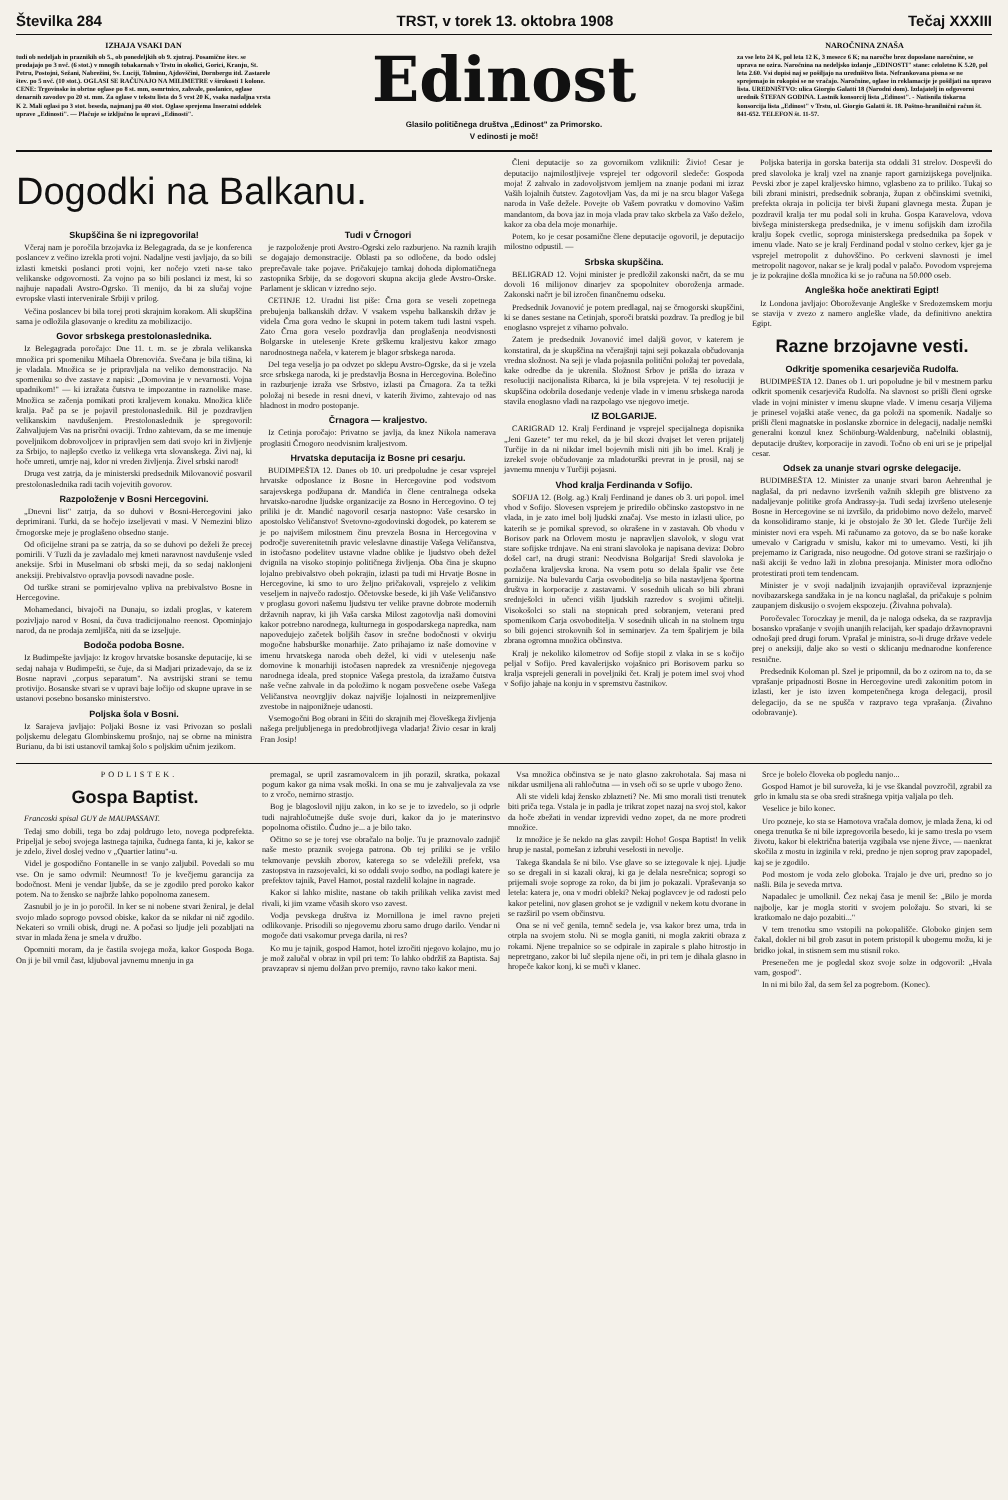Številka 284 TRST, v torek 13. oktobra 1908 Tečaj XXXIII
IZHAJA VSAKI DAN
tudi ob nedeljah in praznikih ob 5., ob ponedeljkih ob 9. zjutraj. Posamične štev. se prodajajo po 3 nvč. (6 stot.) v mnogih tobakarnah v Trstu in okolici, Gorici, Kranju, St. Petru, Postojni, Sežani, Nabrežini, Sv. Luciji, Tolminu, Ajdovščini, Dornbergu itd. Zastarele štev. po 5 nvč. (10 stot.). OGLASI SE RAČUNAJO NA MILIMETRE v širokosti 1 kolone. CENE: Trgovinske in obrtne oglase po 8 st. mm, osmrtnice, zahvale, poslanice, oglase denarnih zavodov po 20 st. mm. Za oglase v tekstu lista do 5 vrst 20 K, vsaka nadaljna vrsta K 2. Mali oglasi po 3 stot. beseda, najmanj pa 40 stot. Oglase sprejema Inseratni oddelek uprave „Edinosti". — Plačuje se izključno le upravi „Edinosti".
Edinost
Glasilo političnega društva „Edinost" za Primorsko.
V edinosti je moč!
NAROČNINA ZNAŠA
za vse leto 24 K, pol leta 12 K, 3 mesece 6 K; na naročbe brez doposlane naročnine, se uprava ne ozira. Naročnina na nedeljsko izdanje „EDINOSTI" stane: celoletno K 5.20, pol leta 2.60. Vsi dopisi naj se pošiljajo na uredništvo lista. Nefrankovana pisma se ne sprejemajo in rokopisi se ne vračajo. Naročnine, oglase in reklamacije je pošiljati na upravo lista. UREDNIŠTVO: ulica Giorgio Galatti 18 (Narodni dom). Izdajatelj in odgovorni urednik ŠTEFAN GODINA. Lastnik konsorcij lista „Edinost". - Natisnila tiskarna konsorcija lista „Edinost" v Trstu, ul. Giorgio Galatti št. 18. Poštno-hranilnični račun št. 841-652. TELEFON št. 11-57.
Dogodki na Balkanu.
Skupščina še ni izpregovorila!
Včeraj nam je poročila brzojavka iz Belegagrada, da se je konferenca poslancev z večino izrekla proti vojni. Nadaljne vesti javljajo, da so bili izlasti kmetski poslanci proti vojni, ker nočejo vzeti na-se tako velikanske odgovornosti. Za vojno pa so bili poslanci iz mest, ki so najhuje napadali Avstro-Ogrsko. Ti menijo, da bi za slučaj vojne evropske vlasti intervenirale Srbiji v prilog.
Večina poslancev bi bila torej proti skrajnim korakom. Ali skupščina sama je odložila glasovanje o kreditu za mobilizacijo.
Govor srbskega prestolonaslednika.
Iz Belegagrada poročajo: Dne 11. t. m. se je zbrala velikanska množica pri spomeniku Mihaela Obrenovića. Svečana je bila tišina, ki je vladala. Množica se je pripravljala na veliko demonstracijo. Na spomeniku so dve zastave z napisi: „Domovina je v nevarnosti. Vojna upadnikom!" — ki izražata čutstva te impozantne in raznolike mase. Množica se začenja pomikati proti kraljevem konaku. Množica kliče kralja. Pač pa se je pojavil prestolonaslednik. Bil je pozdravljen velikanskim navdušenjem. Prestolonaslednik je spregovoril: Zahvaljujem Vas na prisrčni ovaciji. Trdno zahtevam, da se me imenuje poveljnikom dobrovoljcev in pripravljen sem dati svojo kri in življenje za Srbijo, to najlepšo cvetko iz velikega vrta slovanskega. Živi naj, ki hoče umreti, umrje naj, kdor ni vreden življenja. Živel srbski narod!
Druga vest zatrja, da je ministerski predsednik Milovanović posvaril prestolonaslednika radi tacih vojevitih govorov.
Razpoloženje v Bosni Hercegovini.
„Dnevni list" zatrja, da so duhovi v Bosni-Hercegovini jako deprimirani. Turki, da se hočejo izseljevati v masi. V Nemezini blizo črnogorske meje je proglašeno obsedno stanje.
Od oficijelne strani pa se zatrja, da so se duhovi po deželi že precej pomirili. V Tuzli da je zavladalo mej kmeti naravnost navdušenje vsled aneksije. Srbi in Muselmani ob srbski meji, da so sedaj naklonjeni aneksiji. Prebivalstvo opravlja povsodi navadne posle.
Od turške strani se pomirjevalno vpliva na prebivalstvo Bosne in Hercegovine.
Mohamedanci, bivajoči na Dunaju, so izdali proglas, v katerem pozivljajo narod v Bosni, da čuva tradicijonalno reenost. Opominjajo narod, da ne prodaja zemljišča, niti da se izseljuje.
Bodoča podoba Bosne.
Iz Budimpešte javljajo: Iz krogov hrvatske bosanske deputacije, ki se sedaj nahaja v Budimpešti, se čuje, da si Madjari prizadevajo, da se iz Bosne napravi „corpus separatum". Na avstrijski strani se temu protivijo. Bosanske stvari se v upravi baje ločijo od skupne uprave in se ustanovi posebno bosansko ministerstvo.
Poljska šola v Bosni.
Iz Sarajeva javljajo: Poljaki Bosne iz vasi Privozan so poslali poljskemu delegatu Glombinskemu prošnjo, naj se obrne na ministra Burianu, da bi isti ustanovil tamkaj šolo s poljskim učnim jezikom.
Tudi v Črnogori
je razpoloženje proti Avstro-Ogrski zelo razburjeno. Na raznih krajih se dogajajo demonstracije. Oblasti pa so odločene, da bodo odslej preprečavale take pojave. Pričakujejo tamkaj dohoda diplomatičnega zastopnika Srbije, da se dogovori skupna akcija glede Avstro-Orske. Parlament je sklican v izredno sejo.
CETINJE 12. Uradni list piše: Črna gora se veseli zopetnega prebujenja balkanskih držav. V vsakem vspehu balkanskih držav je videla Črna gora vedno le skupni in potem takem tudi lastni vspeh. Zato Črna gora veselo pozdravlja dan proglašenja neodvisnosti Bolgarske in utelesenje Krete grškemu kraljestvu kakor zmago narodnostnega načela, v katerem je blagor srbskega naroda.
Del tega veselja jo pa odvzet po sklepu Avstro-Ogrske, da si je vzela srce srbskega naroda, ki je predstavlja Bosna in Hercegovina. Bolečino in razburjenje izraža vse Srbstvo, izlasti pa Črnagora. Za ta težki položaj ni besede in resni dnevi, v katerih živimo, zahtevajo od nas hladnost in modro postopanje.
Črnagora — kraljestvo.
Iz Cetinja poročajo: Privatno se javlja, da knez Nikola namerava proglasiti Črnogoro neodvisnim kraljestvom.
Hrvatska deputacija iz Bosne pri cesarju.
BUDIMPEŠTA 12. Danes ob 10. uri predpoludne je cesar vsprejel hrvatske odposlance iz Bosne in Hercegovine pod vodstvom sarajevskega podžupana dr. Mandića in člene centralnega odseka hrvatsko-narodne ljudske organizacije za Bosno in Hercegovino. O tej priliki je dr. Mandić nagovoril cesarja nastopno: Vaše cesarsko in apostolsko Veličanstvo! Svetovno-zgodovinski dogodek, po katerem se je po najvišem milostnem činu prevzela Bosna in Hercegovina v področje suverenitetnih pravic veleslavne dinastije Vašega Veličanstva, in istočasno podelitev ustavne vladne oblike je ljudstvo obeh dežel dvignila na visoko stopinjo političnega življenja. Oba činа je skupno lojalno prebivalstvo obeh pokrajin, izlasti pa tudi mi Hrvatje Bosne in Hercegovine, ki smo to uro željno pričakovali, vsprejelo z velikim veseljem in največo radostjo. Očetovske besede, ki jih Vaše Veličanstvo v proglasu govori našemu ljudstvu ter velike pravne dobrote modernih državnih naprav, ki jih Vaša carska Milost zagotovlja naši domovini kakor potrebno narodnega, kulturnega in gospodarskega napredka, nam napovedujejo začetek boljših časov in srečne bodočnosti v okvirju mogočne habsburške monarhije. Zato prihajamo iz naše domovine v imenu hrvatskega naroda obeh dežel, ki vidi v utelesenju naše domovine k monarhiji istočasen napredek za vresničenje njegovega narodnega ideala, pred stopnice Vašega prestola, da izražamo čutstva naše večne zahvale in da položimo k nogam posvečene osebe Vašega Veličanstva neovrgljiv dokaz najvišje lojalnosti in neizpremenljive zvestobe in najponižneje udanosti.
Vsemogočni Bog obrani in ščiti do skrajnih mej človeškega življenja našega preljubljenega in predobrotljivega vladarja! Živio cesar in kralj Fran Josip!
Členi deputacije so za govornikom vzliknili: Živio! Cesar je deputacijo najmilostljiveje vsprejel ter odgovoril sledeče: Gospoda moja! Z zahvalo in zadovoljstvom jemljem na znanje podani mi izraz Vaših lojalnih čutstev. Zagotovljam Vas, da mi je na srcu blagor Vašega naroda in Vaše dežele. Povejte ob Vašem povratku v domovino Vašim mandantom, da bova jaz in moja vlada prav tako skrbela za Vašo deželo, kakor za oba dela moje monarhije.
Potem, ko je cesar posamične člene deputacije ogovoril, je deputacijo milostno odpustil. —
Srbska skupščina.
BELIGRAD 12. Vojni minister je predložil zakonski načrt, da se mu dovoli 16 milijonov dinarjev za spopolnitev oboroženja armade. Zakonski načrt je bil izročen finančnemu odseku.
Predsednik Jovanović je potem predlagal, naj se črnogorski skupščini, ki se danes sestane na Cetinjah, sporoči bratski pozdrav. Ta predlog je bil enoglasno vsprejet z viharno pohvalo.
Zatem je predsednik Jovanović imel daljši govor, v katerem je konstatiral, da je skupščina na včerajšnji tajni seji pokazala občudovanja vredna složnost. Na seji je vlada pojasnila politični položaj ter povedala, kake odredbe da je ukrenila. Složnost Srbov je prišla do izraza v resoluciji nacijonalista Ribarca, ki je bila vsprejeta. V tej resoluciji je skupščina odobrila dosedanje vedenje vlade in v imenu srbskega naroda stavila enoglasno vladi na razpolago vse njegovo imetje.
IZ BOLGARIJE.
CARIGRAD 12. Kralj Ferdinand je vsprejel specijalnega dopisnika „Jeni Gazete" ter mu rekel, da je bil skozi dvajset let veren prijatelj Turčije in da ni nikdar imel bojevnih misli niti jih bo imel. Kralj je izrekel svoje občudovanje za mladoturški prevrat in je prosil, naj se javnemu mnenju v Turčiji pojasni.
Vhod kralja Ferdinanda v Sofijo.
SOFIJA 12. (Bolg. ag.) Kralj Ferdinand je danes ob 3. uri popol. imel vhod v Sofijo. Slovesen vsprejem je priredilo občinsko zastopstvo in ne vlada, in je zato imel bolj ljudski značaj. Vse mesto in izlasti ulice, po katerih se je pomikal sprevod, so okrašene in v zastavah. Ob vhodu v Borisov park na Orlovem mostu je napravljen slavolok, v slogu vrat stare sofijske trdnjave. Na eni strani slavoloka je napisana deviza: Dobro došel car!, na drugi strani: Neodvisna Bolgarija! Sredi slavoloka je pozlačena kraljevska krona. Na vsem potu so delala špalir vse čete garnizije. Na bulevardu Carja osvoboditelja so bila nastavljena športna društva in korporacije z zastavami. V sosednih ulicah so bili zbrani srednješolci in učenci viših ljudskih razredov s svojimi učitelji. Visokošolci so stali na stopnicah pred sobranjem, veterani pred spomenikom Carja osvoboditelja. V sosednih ulicah in na stolnem trgu so bili gojenci strokovnih šol in seminarjev. Za tem špalirjem je bila zbrana ogromna množica občinstva.
Kralj je nekoliko kilometrov od Sofije stopil z vlaka in se s kočijo peljal v Sofijo. Pred kavalerijsko vojašnico pri Borisovem parku so kralja vsprejeli generali in poveljniki čet. Kralj je potem imel svoj vhod v Sofijo jahaje na konju in v spremstvu častnikov.
Poljska baterija in gorska baterija sta oddali 31 strelov. Dospevši do pred slavoloka je kralj vzel na znanje raport garnizijskega poveljnika. Pevski zbor je zapel kraljevsko himno, vglasbeno za to priliko. Tukaj so bili zbrani ministri, predsednik sobranja, župan z občinskimi svetniki, prefekta okraja in policija ter bivši župani glavnega mesta. Župan je pozdravil kralja ter mu podal soli in kruha. Gospa Karavelova, vdova bivšega ministerskega predsednika, je v imenu sofijskih dam izročila kralju šopek cvetlic, soproga ministerskega predsednika pa šopek v imenu vlade. Nato se je kralj Ferdinand podal v stolno cerkev, kjer ga je vsprejel metropolit z duhovščino. Po cerkveni slavnosti je imel metropolit nagovor, nakar se je kralj podal v palačo. Povodom vsprejema je iz pokrajine došla množica ki se jo računa na 50.000 oseb.
Angleška hoče anektirati Egipt!
Iz Londona javljajo: Oboroževanje Angleške v Sredozemskem morju se stavija v zvezo z namero angleške vlade, da definitivno anektira Egipt.
Razne brzojavne vesti.
Odkritje spomenika cesarjeviča Rudolfa.
BUDIMPEŠTA 12. Danes ob 1. uri popoludne je bil v mestnem parku odkrit spomenik cesarjeviča Rudolfa. Na slavnost so prišli členi ogrske vlade in vojni minister v imenu skupne vlade. V imenu cesarja Viljema je prinesel vojaški ataše venec, da ga položi na spomenik. Nadalje so prišli členi magnatske in poslanske zbornice in delegacij, nadalje nemški generalni konzul knez Schönburg-Waldenburg, načelniki oblastnij, deputacije društev, korporacije in zavodi. Točno ob eni uri se je pripeljal cesar.
Odsek za unanje stvari ogrske delegacije.
BUDIMBEŠTA 12. Minister za unanje stvari baron Aehrenthal je naglašal, da pri nedavno izvršenih važnih sklepih gre blistveno za nadaljevanje politike grofa Andrassy-ja. Tudi sedaj izvršeno utelesenje Bosne in Hercegovine se ni izvršilo, da pridobimo novo deželo, marveč da konsolidiramo stanje, ki je obstojalo že 30 let. Glede Turčije želi minister novi era vspeh. Mi računamo za gotovo, da se bo naše korake umevalo v Carigradu v smislu, kakor mi to umevamo. Vesti, ki jih prejemamo iz Carigrada, niso neugodne. Od gotove strani se razširjajo o naši akciji še vedno laži in zlobna presojanja. Minister mora odločno protestirati proti tem tendencam.
Minister je v svoji nadaljnih izvajanjih opravičeval izpraznjenje novibazarskega sandžaka in je na koncu naglašal, da pričakuje s polnim zaupanjem diskusijo o svojem ekspozeju. (Živahna pohvala).
Poročevalec Toroczkay je menil, da je naloga odseka, da se razpravlja bosansko vprašanje v svojih unanjih relacijah, ker spadajo državnopravni odnošaji pred drugi forum. Vprašal je ministra, so-li druge države vedele prej o aneksiji, dalje ako so vesti o sklicanju mednarodne konference resnične.
Predsednik Koloman pl. Szel je pripomnil, da bo z ozirom na to, da se vprašanje pripadnosti Bosne in Hercegovine uredi zakonitim potom in izlasti, ker je isto izven kompetenčnega kroga delegacij, prosil delegacijo, da se ne spušča v razpravo tega vprašanja. (Živahno odobravanje).
PODLISTEK.
Gospa Baptist.
Francoski spisal GUY de MAUPASSANT.
Tedaj smo dobili, tega bo zdaj poldrugo leto, novega podprefekta. Pripeljal je seboj svojega lastnega tajnika, čudnega fanta, ki je, kakor se je zdelo, živel doslej vedno v „Quartier latinu"-u.
Videl je gospodično Fontanelle in se vanjo zaljubil. Povedali so mu vse. On je samo odvrnil: Neumnost! To je kvečjemu garancija za bodočnost. Meni je vendar ljubše, da se je zgodilo pred poroko kakor potem. Na to žensko se najbrže lahko popolnoma zanesem.
Zasnubil jo je in jo poročil. In ker se ni nobene stvari ženiral, je delal svojo mlado soprogo povsod obiske, kakor da se nikdar ni nič zgodilo. Nekateri so vrnili obisk, drugi ne. A počasi so ljudje jeli pozabljati na stvar in mlada žena je smela v družbo.
Opomniti moram, da je častila svojega moža, kakor Gospoda Boga. On ji je bil vrnil čast, kljuboval javnemu mnenju in ga
premagal, se upril zasramovalcem in jih porazil, skratka, pokazal pogum kakor ga nima vsak moški. In ona se mu je zahvaljevala za vse to z vročo, nemirno strastjo.
Bog je blagoslovil njiju zakon, in ko se je to izvedelo, so ji odprle tudi najrahločutnejše duše svoje duri, kakor da jo je materinstvo popolnoma očistilo. Čudno je... a je bilo tako.
Očitno so se je torej vse obračalo na bolje. Tu je praznovalo zadnjič naše mesto praznik svojega patrona. Ob tej priliki se je vršilo tekmovanje pevskih zborov, katerega so se vdeležili prefekt, vsa zastopstva in razsojevalci, ki so oddali svojo sodbo, na podlagi katere je prefektov tajnik, Pavel Hamot, postal razdelil kolajne in nagrade.
Kakor si lahko mislite, nastane ob takih prilikah velika zavist med rivali, ki jim vzame včasih skoro vso zavest.
Vodja pevskega društva iz Mornillona je imel ravno prejeti odlikovanje. Prisodili so njegovemu zboru samo drugo darilo. Vendar ni mogoče dati vsakomur prvega darila, ni res?
Ko mu je tajnik, gospod Hamot, hotel izročiti njegovo kolajno, mu jo je mož zalučal v obraz in vpil pri tem: To lahko obdržiš za Baptista. Saj pravzaprav si njemu dolžan prvo premijo, ravno tako kakor meni.
Vsa množica občinstva se je nato glasno zakrohotala. Saj masa ni nikdar usmiljena ali rahločutna — in vseh oči so se uprle v ubogo ženo.
Ali ste videli kdaj žensko zblazneti? Ne. Mi smo morali tisti trenutek biti priča tega. Vstala je in padla je trikrat zopet nazaj na svoj stol, kakor da hoče zbežati in vendar izprevidi vedno zopet, da ne more prodreti množice.
Iz množice je še nekdo na glas zavpil: Hoho! Gospa Baptist! In velik hrup je nastal, pomešan z izbruhi veselosti in nevolje.
Takega škandala še ni bilo. Vse glave so se iztegovale k njej. Ljudje so se dregali in si kazali okraj, ki ga je delala nesrečnica; soprogi so prijemali svoje soproge za roko, da bi jim jo pokazali. Vpraševanja so letela: katera je, ona v modri obleki? Nekaj poglavcev je od radosti pelo kakor petelini, nov glasen grohot se je vzdignil v nekem kotu dvorane in se razširil po vsem občinstvu.
Ona se ni več genila, temnč sedela je, vsa kakor brez uma, trda in otrpla na svojem stolu. Ni se mogla ganiti, ni mogla zakriti obraza z rokami. Njene trepalnice so se odpirale in zapirale s plaho hitrostjo in nepretrgano, zakor bi luč slepila njene oči, in pri tem je dihala glasno in hropeče kakor konj, ki se muči v klanec.
Srce je bolelo človeka ob pogledu nanjo...
Gospod Hamot je bil surovežа, ki je vse škandal povzročil, zgrabil za grlo in kmalu sta se oba sredi strašnega vpitja valjala po tleh.
Veselice je bilo konec.
Uro pozneje, ko sta se Hamotova vračala domov, je mlada žena, ki od onega trenutka še ni bile izpregovorila besedo, ki je samo tresla po vsem životu, kakor bi električna baterija vzgibala vse njene živce, — naenkrat skočila z mostu in izginila v reki, predno je njen soprog prav zapopadel, kaj se je zgodilo.
Pod mostom je voda zelo globoka. Trajalo je dve uri, predno so jo našli. Bila je seveda mrtva.
Napadalec je umolknil. Čez nekaj časa je menil še: „Bilo je morda najbolje, kar je mogla storiti v svojem položaju. So stvari, ki se kratkomalo ne dajo pozabiti..."
V tem trenotku smo vstopili na pokopališče. Globoko ginjen sem čakal, dokler ni bil grob zasut in potem pristopil k ubogemu možu, ki je bridko jokal, in stisnem sem mu stisnil roko.
Presenečen me je pogledal skoz svoje solze in odgovoril: „Hvala vam, gospod".
In ni mi bilo žal, da sem šel za pogrebom. (Konec).